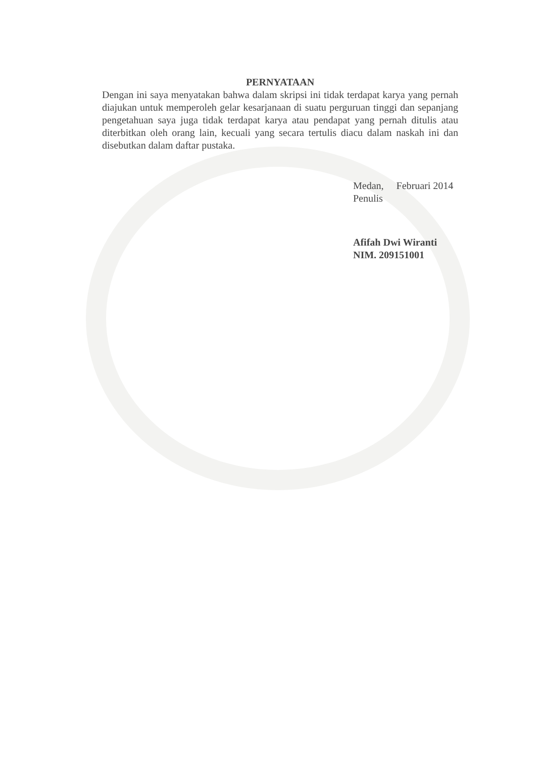PERNYATAAN
Dengan ini saya menyatakan bahwa dalam skripsi ini tidak terdapat karya yang pernah diajukan untuk memperoleh gelar kesarjanaan di suatu perguruan tinggi dan sepanjang pengetahuan saya juga tidak terdapat karya atau pendapat yang pernah ditulis atau diterbitkan oleh orang lain, kecuali yang secara tertulis diacu dalam naskah ini dan disebutkan dalam daftar pustaka.
Medan, Februari 2014
Penulis
Afifah Dwi Wiranti
NIM. 209151001